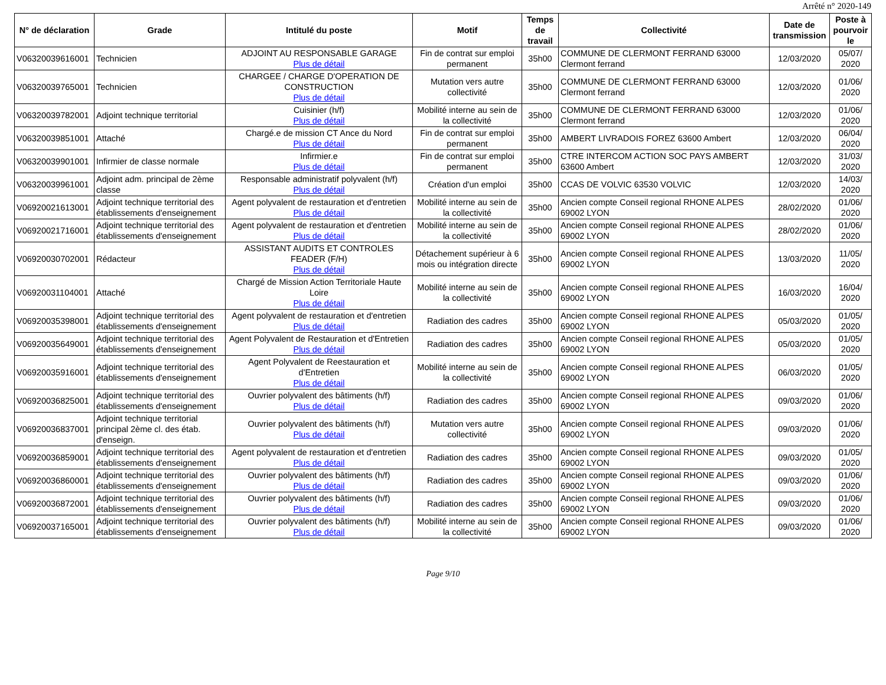Arrêté n° 2020-149
| N° de déclaration | Grade | Intitulé du poste | Motif | Temps de travail | Collectivité | Date de transmission | Poste à pourvoir le |
| --- | --- | --- | --- | --- | --- | --- | --- |
| V06320039616001 | Technicien | ADJOINT AU RESPONSABLE GARAGE Plus de détail | Fin de contrat sur emploi permanent | 35h00 | COMMUNE DE CLERMONT FERRAND 63000 Clermont ferrand | 12/03/2020 | 05/07/ 2020 |
| V06320039765001 | Technicien | CHARGEE / CHARGE D'OPERATION DE CONSTRUCTION Plus de détail | Mutation vers autre collectivité | 35h00 | COMMUNE DE CLERMONT FERRAND 63000 Clermont ferrand | 12/03/2020 | 01/06/ 2020 |
| V06320039782001 | Adjoint technique territorial | Cuisinier (h/f) Plus de détail | Mobilité interne au sein de la collectivité | 35h00 | COMMUNE DE CLERMONT FERRAND 63000 Clermont ferrand | 12/03/2020 | 01/06/ 2020 |
| V06320039851001 | Attaché | Chargé.e de mission CT Ance du Nord Plus de détail | Fin de contrat sur emploi permanent | 35h00 | AMBERT LIVRADOIS FOREZ 63600 Ambert | 12/03/2020 | 06/04/ 2020 |
| V06320039901001 | Infirmier de classe normale | Infirmier.e Plus de détail | Fin de contrat sur emploi permanent | 35h00 | CTRE INTERCOM ACTION SOC PAYS AMBERT 63600 Ambert | 12/03/2020 | 31/03/ 2020 |
| V06320039961001 | Adjoint adm. principal de 2ème classe | Responsable administratif polyvalent (h/f) Plus de détail | Création d'un emploi | 35h00 | CCAS DE VOLVIC 63530 VOLVIC | 12/03/2020 | 14/03/ 2020 |
| V06920021613001 | Adjoint technique territorial des établissements d'enseignement | Agent polyvalent de restauration et d'entretien Plus de détail | Mobilité interne au sein de la collectivité | 35h00 | Ancien compte Conseil regional RHONE ALPES 69002 LYON | 28/02/2020 | 01/06/ 2020 |
| V06920021716001 | Adjoint technique territorial des établissements d'enseignement | Agent polyvalent de restauration et d'entretien Plus de détail | Mobilité interne au sein de la collectivité | 35h00 | Ancien compte Conseil regional RHONE ALPES 69002 LYON | 28/02/2020 | 01/06/ 2020 |
| V06920030702001 | Rédacteur | ASSISTANT AUDITS ET CONTROLES FEADER (F/H) Plus de détail | Détachement supérieur à 6 mois ou intégration directe | 35h00 | Ancien compte Conseil regional RHONE ALPES 69002 LYON | 13/03/2020 | 11/05/ 2020 |
| V06920031104001 | Attaché | Chargé de Mission Action Territoriale Haute Loire Plus de détail | Mobilité interne au sein de la collectivité | 35h00 | Ancien compte Conseil regional RHONE ALPES 69002 LYON | 16/03/2020 | 16/04/ 2020 |
| V06920035398001 | Adjoint technique territorial des établissements d'enseignement | Agent polyvalent de restauration et d'entretien Plus de détail | Radiation des cadres | 35h00 | Ancien compte Conseil regional RHONE ALPES 69002 LYON | 05/03/2020 | 01/05/ 2020 |
| V06920035649001 | Adjoint technique territorial des établissements d'enseignement | Agent Polyvalent de Restauration et d'Entretien Plus de détail | Radiation des cadres | 35h00 | Ancien compte Conseil regional RHONE ALPES 69002 LYON | 05/03/2020 | 01/05/ 2020 |
| V06920035916001 | Adjoint technique territorial des établissements d'enseignement | Agent Polyvalent de Reestauration et d'Entretien Plus de détail | Mobilité interne au sein de la collectivité | 35h00 | Ancien compte Conseil regional RHONE ALPES 69002 LYON | 06/03/2020 | 01/05/ 2020 |
| V06920036825001 | Adjoint technique territorial des établissements d'enseignement | Ouvrier polyvalent des bâtiments (h/f) Plus de détail | Radiation des cadres | 35h00 | Ancien compte Conseil regional RHONE ALPES 69002 LYON | 09/03/2020 | 01/06/ 2020 |
| V06920036837001 | Adjoint technique territorial principal 2ème cl. des étab. d'enseign. | Ouvrier polyvalent des bâtiments (h/f) Plus de détail | Mutation vers autre collectivité | 35h00 | Ancien compte Conseil regional RHONE ALPES 69002 LYON | 09/03/2020 | 01/06/ 2020 |
| V06920036859001 | Adjoint technique territorial des établissements d'enseignement | Agent polyvalent de restauration et d'entretien Plus de détail | Radiation des cadres | 35h00 | Ancien compte Conseil regional RHONE ALPES 69002 LYON | 09/03/2020 | 01/05/ 2020 |
| V06920036860001 | Adjoint technique territorial des établissements d'enseignement | Ouvrier polyvalent des bâtiments (h/f) Plus de détail | Radiation des cadres | 35h00 | Ancien compte Conseil regional RHONE ALPES 69002 LYON | 09/03/2020 | 01/06/ 2020 |
| V06920036872001 | Adjoint technique territorial des établissements d'enseignement | Ouvrier polyvalent des bâtiments (h/f) Plus de détail | Radiation des cadres | 35h00 | Ancien compte Conseil regional RHONE ALPES 69002 LYON | 09/03/2020 | 01/06/ 2020 |
| V06920037165001 | Adjoint technique territorial des établissements d'enseignement | Ouvrier polyvalent des bâtiments (h/f) Plus de détail | Mobilité interne au sein de la collectivité | 35h00 | Ancien compte Conseil regional RHONE ALPES 69002 LYON | 09/03/2020 | 01/06/ 2020 |
Page 9/10